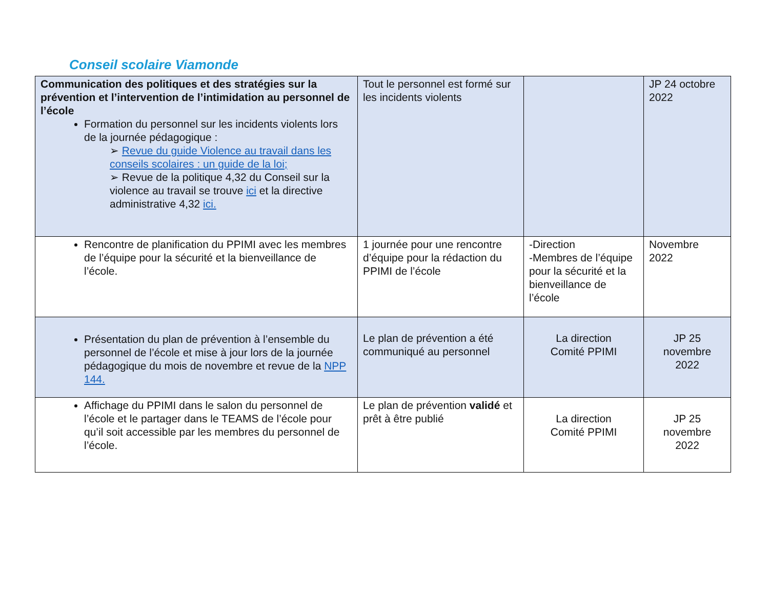Conseil scolaire Viamonde
| Communication des politiques et des stratégies sur la prévention et l’intervention de l’intimidation au personnel de l’école Formation du personnel sur les incidents violents lors de la journée pédagogique : ➢ Revue du guide Violence au travail dans les conseils scolaires : un guide de la loi; ➢ Revue de la politique 4,32 du Conseil sur la violence au travail se trouve ici et la directive administrative 4,32 ici. | Tout le personnel est formé sur les incidents violents | | JP 24 octobre 2022 |
| Rencontre de planification du PPIMI avec les membres de l’équipe pour la sécurité et la bienveillance de l’école. | 1 journée pour une rencontre d’équipe pour la rédaction du PPIMI de l’école | -Direction -Membres de l’équipe pour la sécurité et la bienveillance de l’école | Novembre 2022 |
| Présentation du plan de prévention à l’ensemble du personnel de l’école et mise à jour lors de la journée pédagogique du mois de novembre et revue de la NPP 144. | Le plan de prévention a été communiqué au personnel | La direction Comité PPIMI | JP 25 novembre 2022 |
| Affichage du PPIMI dans le salon du personnel de l’école et le partager dans le TEAMS de l’école pour qu’il soit accessible par les membres du personnel de l’école. | Le plan de prévention validé et prêt à être publié | La direction Comité PPIMI | JP 25 novembre 2022 |